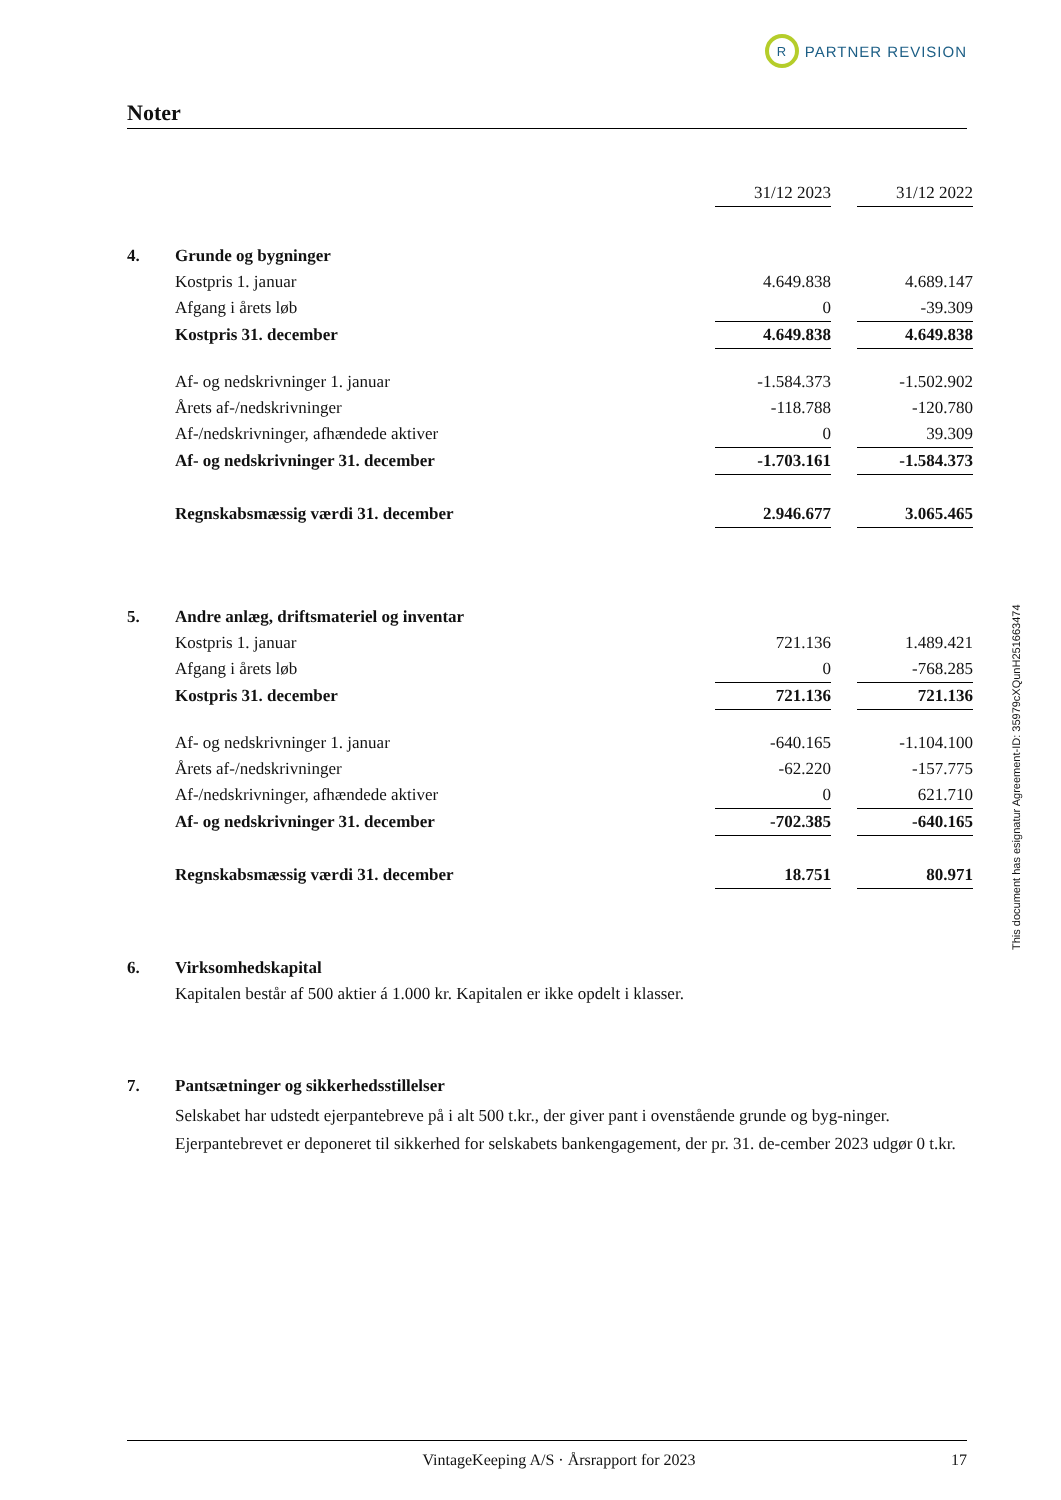R
PARTNER REVISION
Noter
| | | 31/12 2023 | | 31/12 2022 |
| 4. | Grunde og bygninger | | | |
| | Kostpris 1. januar | 4.649.838 | | 4.689.147 |
| | Afgang i årets løb | 0 | | -39.309 |
| | Kostpris 31. december | 4.649.838 | | 4.649.838 |
| | Af- og nedskrivninger 1. januar | -1.584.373 | | -1.502.902 |
| | Årets af-/nedskrivninger | -118.788 | | -120.780 |
| | Af-/nedskrivninger, afhændede aktiver | 0 | | 39.309 |
| | Af- og nedskrivninger 31. december | -1.703.161 | | -1.584.373 |
| | Regnskabsmæssig værdi 31. december | 2.946.677 | | 3.065.465 |
| 5. | Andre anlæg, driftsmateriel og inventar | | | |
| | Kostpris 1. januar | 721.136 | | 1.489.421 |
| | Afgang i årets løb | 0 | | -768.285 |
| | Kostpris 31. december | 721.136 | | 721.136 |
| | Af- og nedskrivninger 1. januar | -640.165 | | -1.104.100 |
| | Årets af-/nedskrivninger | -62.220 | | -157.775 |
| | Af-/nedskrivninger, afhændede aktiver | 0 | | 621.710 |
| | Af- og nedskrivninger 31. december | -702.385 | | -640.165 |
| | Regnskabsmæssig værdi 31. december | 18.751 | | 80.971 |
| 6. | Virksomhedskapital | | | |
| | Kapitalen består af 500 aktier á 1.000 kr. Kapitalen er ikke opdelt i klasser. | | | |
| 7. | Pantsætninger og sikkerhedsstillelser | | | |
| | Selskabet har udstedt ejerpantebreve på i alt 500 t.kr., der giver pant i ovenstående grunde og byg-ninger. Ejerpantebrevet er deponeret til sikkerhed for selskabets bankengagement, der pr. 31. de-cember 2023 udgør 0 t.kr. | | | |
This document has esignatur Agreement-ID: 35979cXQunH251663474
VintageKeeping A/S · Årsrapport for 2023 17